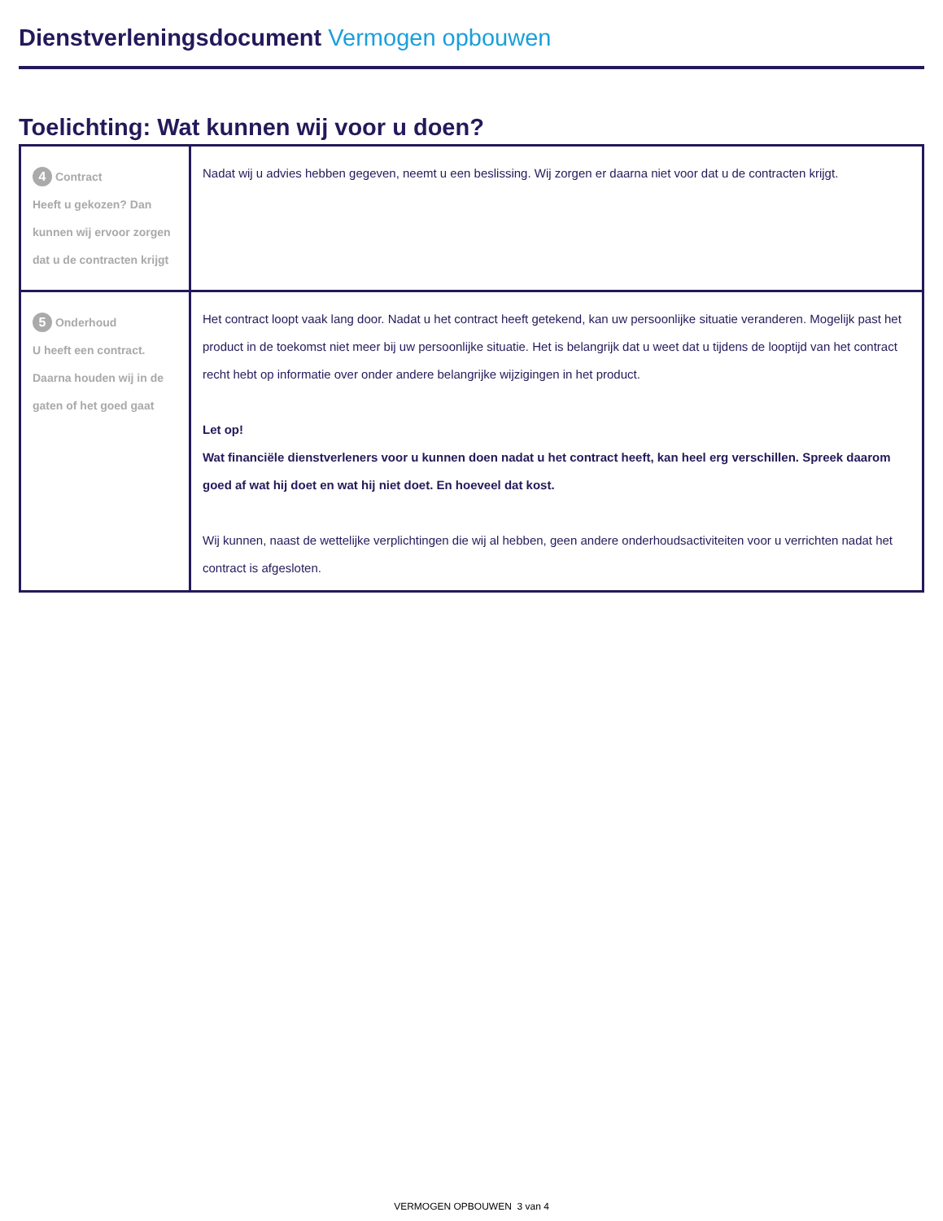Dienstverleningsdocument Vermogen opbouwen
Toelichting: Wat kunnen wij voor u doen?
| 4 Contract Heeft u gekozen? Dan kunnen wij ervoor zorgen dat u de contracten krijgt | Nadat wij u advies hebben gegeven, neemt u een beslissing. Wij zorgen er daarna niet voor dat u de contracten krijgt. |
| 5 Onderhoud U heeft een contract. Daarna houden wij in de gaten of het goed gaat | Het contract loopt vaak lang door. Nadat u het contract heeft getekend, kan uw persoonlijke situatie veranderen. Mogelijk past het product in de toekomst niet meer bij uw persoonlijke situatie. Het is belangrijk dat u weet dat u tijdens de looptijd van het contract recht hebt op informatie over onder andere belangrijke wijzigingen in het product. Let op! Wat financiële dienstverleners voor u kunnen doen nadat u het contract heeft, kan heel erg verschillen. Spreek daarom goed af wat hij doet en wat hij niet doet. En hoeveel dat kost. Wij kunnen, naast de wettelijke verplichtingen die wij al hebben, geen andere onderhoudsactiviteiten voor u verrichten nadat het contract is afgesloten. |
VERMOGEN OPBOUWEN 3 van 4